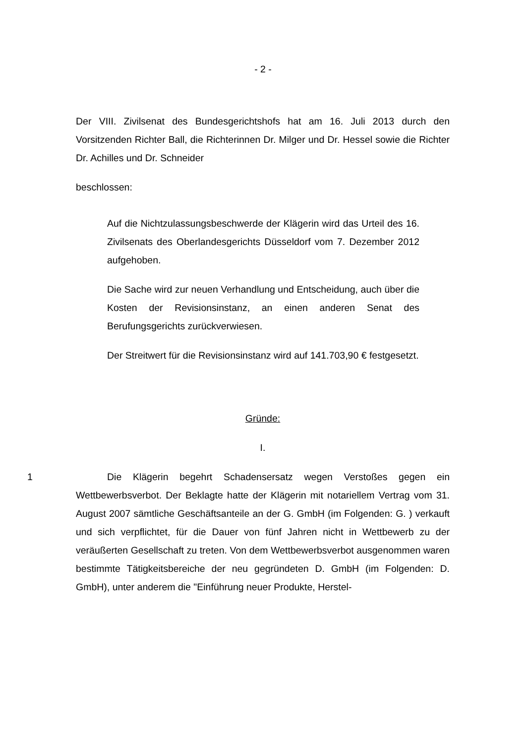- 2 -
Der VIII. Zivilsenat des Bundesgerichtshofs hat am 16. Juli 2013 durch den Vorsitzenden Richter Ball, die Richterinnen Dr. Milger und Dr. Hessel sowie die Richter Dr. Achilles und Dr. Schneider
beschlossen:
Auf die Nichtzulassungsbeschwerde der Klägerin wird das Urteil des 16. Zivilsenats des Oberlandesgerichts Düsseldorf vom 7. Dezember 2012 aufgehoben.
Die Sache wird zur neuen Verhandlung und Entscheidung, auch über die Kosten der Revisionsinstanz, an einen anderen Senat des Berufungsgerichts zurückverwiesen.
Der Streitwert für die Revisionsinstanz wird auf 141.703,90 € festgesetzt.
Gründe:
I.
1 Die Klägerin begehrt Schadensersatz wegen Verstoßes gegen ein Wettbewerbsverbot. Der Beklagte hatte der Klägerin mit notariellem Vertrag vom 31. August 2007 sämtliche Geschäftsanteile an der G. GmbH (im Folgenden: G. ) verkauft und sich verpflichtet, für die Dauer von fünf Jahren nicht in Wettbewerb zu der veräußerten Gesellschaft zu treten. Von dem Wettbewerbsverbot ausgenommen waren bestimmte Tätigkeitsbereiche der neu gegründeten D. GmbH (im Folgenden: D. GmbH), unter anderem die "Einführung neuer Produkte, Herstel-